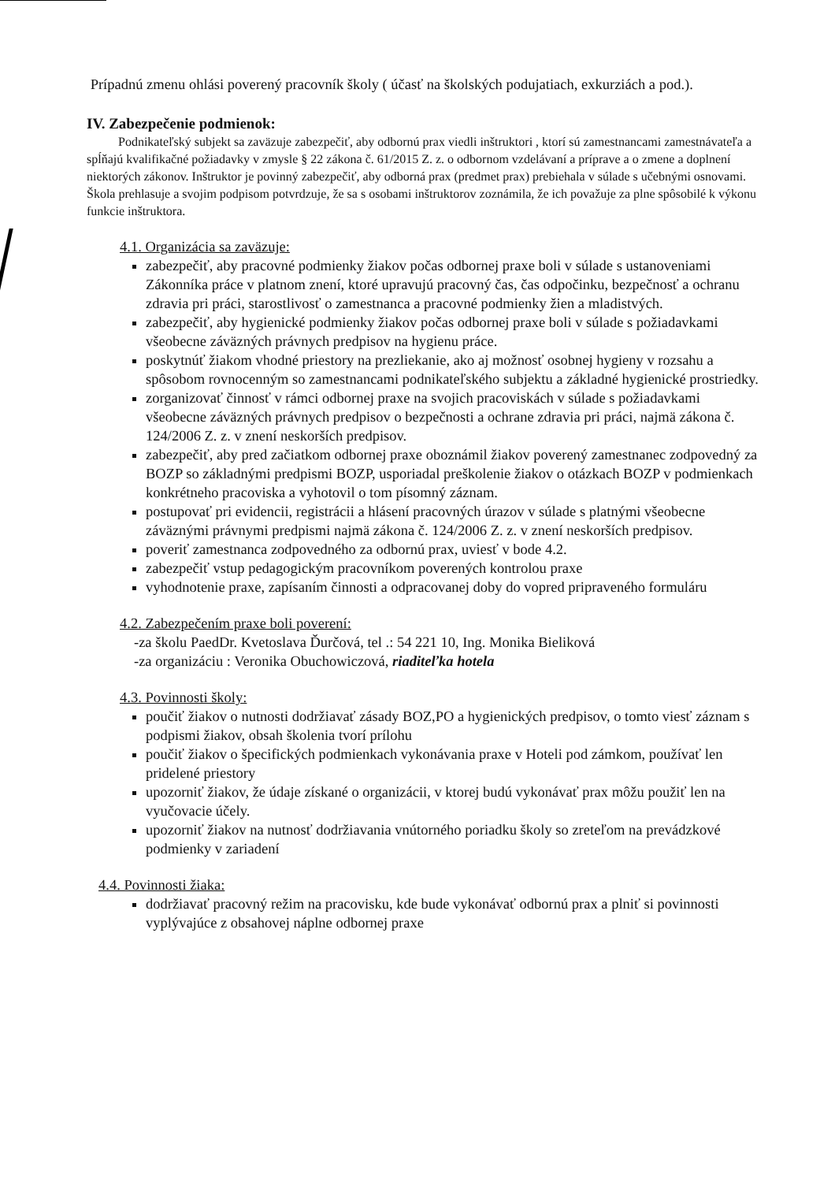Prípadnú zmenu ohlási poverený pracovník školy ( účasť na školských podujatiach, exkurziách a pod.).
IV. Zabezpečenie podmienok:
Podnikateľský subjekt sa zaväzuje zabezpečiť, aby odbornú prax viedli inštruktori , ktorí sú zamestnancami zamestnávateľa a spĺňajú kvalifikačné požiadavky v zmysle § 22 zákona č. 61/2015 Z. z. o odbornom vzdelávaní a príprave a o zmene a doplnení niektorých zákonov. Inštruktor je povinný zabezpečiť, aby odborná prax (predmet prax) prebiehala v súlade s učebnými osnovami. Škola prehlasuje a svojim podpisom potvrdzuje, že sa s osobami inštruktorov zoznámila, že ich považuje za plne spôsobilé k výkonu funkcie inštruktora.
4.1. Organizácia sa zaväzuje:
zabezpečiť, aby pracovné podmienky žiakov počas odbornej praxe boli v súlade s ustanoveniami Zákonníka práce v platnom znení, ktoré upravujú pracovný čas, čas odpočinku, bezpečnosť a ochranu zdravia pri práci, starostlivosť o zamestnanca a pracovné podmienky žien a mladistvých.
zabezpečiť, aby hygienické podmienky žiakov počas odbornej praxe boli v súlade s požiadavkami všeobecne záväzných právnych predpisov na hygienu práce.
poskytnúť žiakom vhodné priestory na prezliekanie, ako aj možnosť osobnej hygieny v rozsahu a spôsobom rovnocenným so zamestnancami podnikateľského subjektu a základné hygienické prostriedky.
zorganizovať činnosť v rámci odbornej praxe na svojich pracoviskách v súlade s požiadavkami všeobecne záväzných právnych predpisov o bezpečnosti a ochrane zdravia pri práci, najmä zákona č. 124/2006 Z. z. v znení neskorších predpisov.
zabezpečiť, aby pred začiatkom odbornej praxe oboznámil žiakov poverený zamestnanec zodpovedný za BOZP so základnými predpismi BOZP, usporiadal preškolenie žiakov o otázkach BOZP v podmienkach konkrétneho pracoviska a vyhotovil o tom písomný záznam.
postupovať pri evidencii, registrácii a hlásení pracovných úrazov v súlade s platnými všeobecne záväznými právnymi predpismi najmä zákona č. 124/2006 Z. z. v znení neskorších predpisov.
poveriť zamestnanca zodpovedného za odbornú prax, uviesť v bode 4.2.
zabezpečiť vstup pedagogickým pracovníkom poverených kontrolou praxe
vyhodnotenie praxe, zapísaním činnosti a odpracovanej doby do vopred pripraveného formuláru
4.2. Zabezpečením praxe boli poverení:
-za školu PaedDr. Kvetoslava Ďurčová, tel .: 54 221 10, Ing. Monika Bieliková
-za organizáciu : Veronika Obuchowiczová, riaditeľka hotela
4.3. Povinnosti školy:
poučiť žiakov o nutnosti dodržiavať zásady BOZ,PO a hygienických predpisov, o tomto viesť záznam s podpismi žiakov, obsah školenia tvorí prílohu
poučiť žiakov o špecifických podmienkach vykonávania praxe v Hoteli pod zámkom, používať len pridelené priestory
upozorniť žiakov, že údaje získané o organizácii, v ktorej budú vykonávať prax môžu použiť len na vyučovacie účely.
upozorniť žiakov na nutnosť dodržiavania vnútorného poriadku školy so zreteľom na prevádzkové podmienky v zariadení
4.4. Povinnosti žiaka:
dodržiavať pracovný režim na pracovisku, kde bude vykonávať odbornú prax a plniť si povinnosti vyplývajúce z obsahovej náplne odbornej praxe